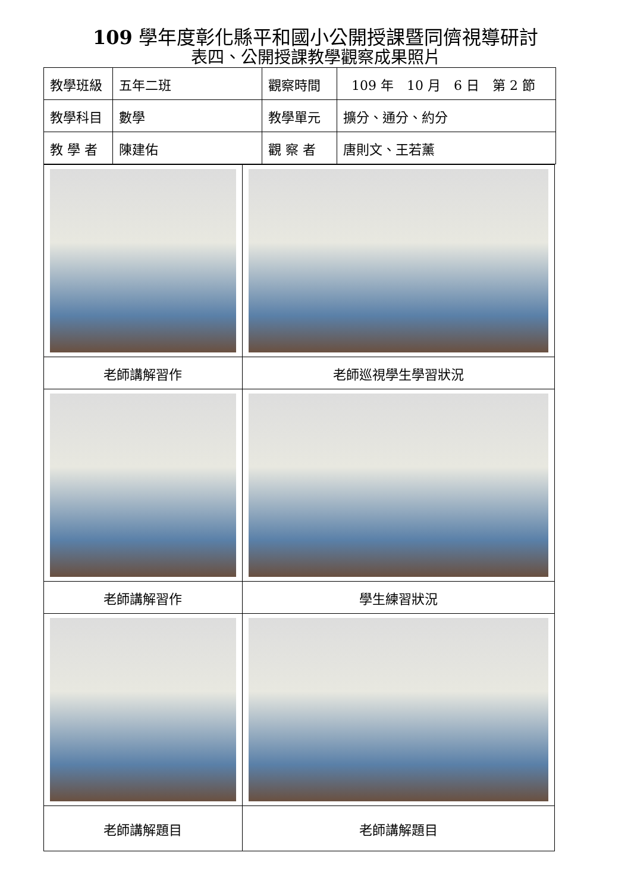109 學年度彰化縣平和國小公開授課暨同儕視導研討
表四、公開授課教學觀察成果照片
| 教學班級 | 五年二班 | 觀察時間 | 109 年 10 月 6 日 第 2 節 |
| 教學科目 | 數學 | 教學單元 | 擴分、通分、約分 |
| 教 學 者 | 陳建佑 | 觀 察 者 | 唐則文、王若薰 |
| 老師講解習作 | 老師巡視學生學習狀況 |
| 老師講解習作 | 學生練習狀況 |
| 老師講解題目 | 老師講解題目 |